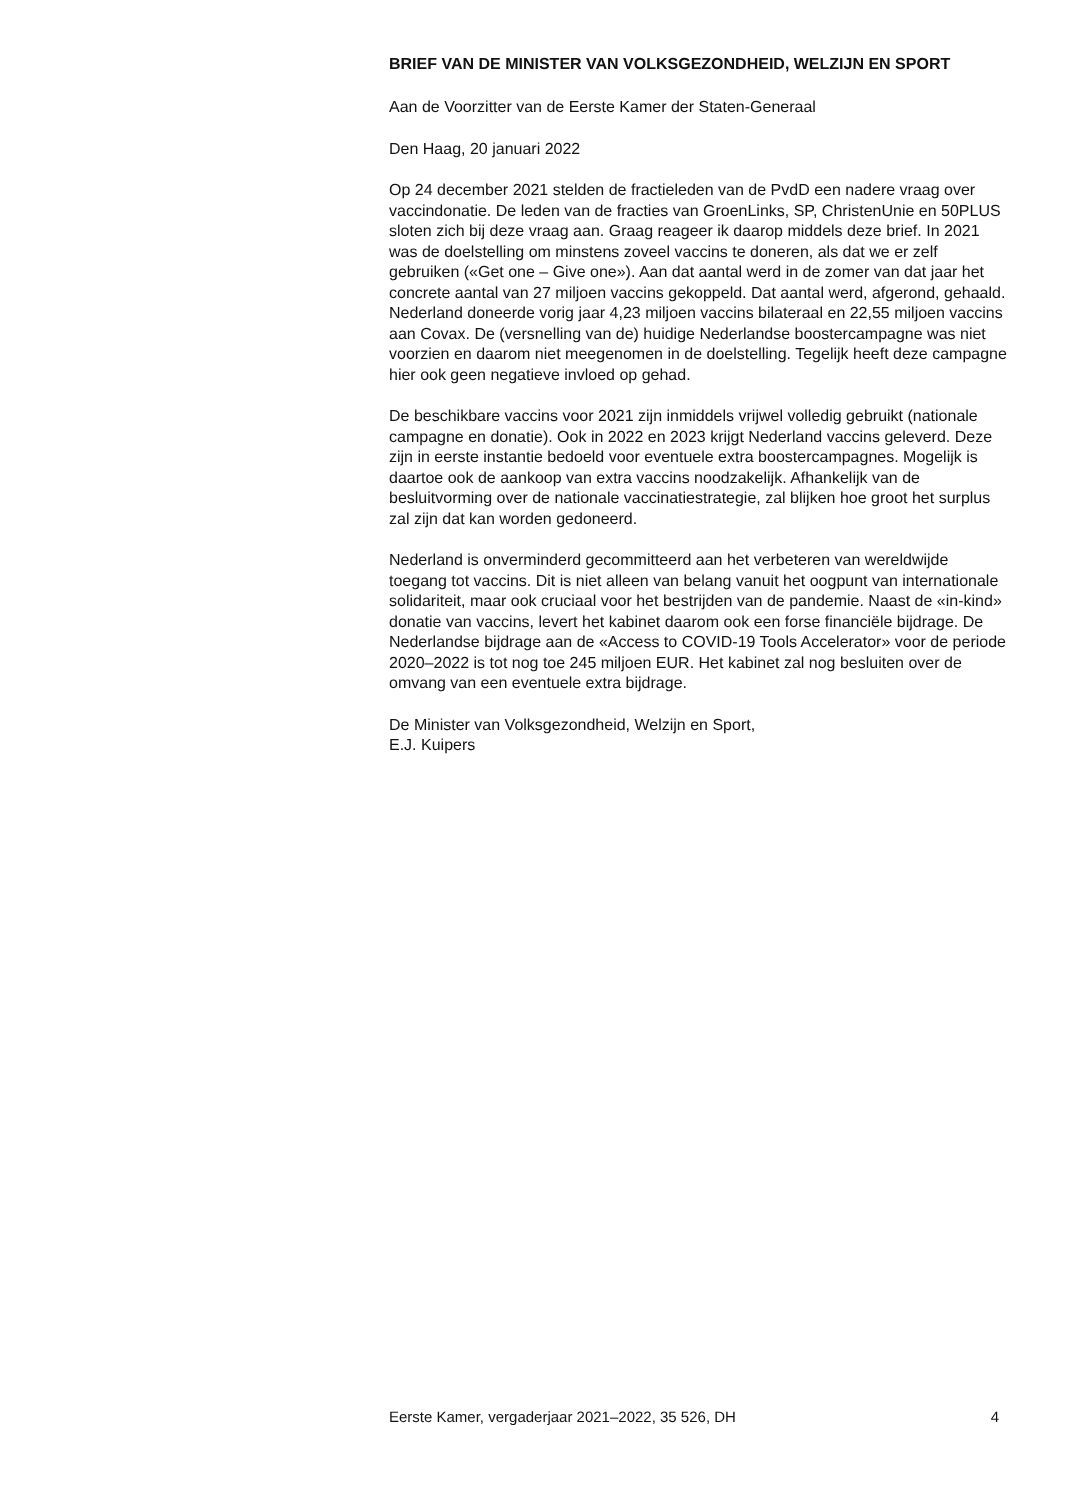BRIEF VAN DE MINISTER VAN VOLKSGEZONDHEID, WELZIJN EN SPORT
Aan de Voorzitter van de Eerste Kamer der Staten-Generaal
Den Haag, 20 januari 2022
Op 24 december 2021 stelden de fractieleden van de PvdD een nadere vraag over vaccindonatie. De leden van de fracties van GroenLinks, SP, ChristenUnie en 50PLUS sloten zich bij deze vraag aan. Graag reageer ik daarop middels deze brief. In 2021 was de doelstelling om minstens zoveel vaccins te doneren, als dat we er zelf gebruiken («Get one – Give one»). Aan dat aantal werd in de zomer van dat jaar het concrete aantal van 27 miljoen vaccins gekoppeld. Dat aantal werd, afgerond, gehaald. Nederland doneerde vorig jaar 4,23 miljoen vaccins bilateraal en 22,55 miljoen vaccins aan Covax. De (versnelling van de) huidige Nederlandse boostercampagne was niet voorzien en daarom niet meegenomen in de doelstelling. Tegelijk heeft deze campagne hier ook geen negatieve invloed op gehad.
De beschikbare vaccins voor 2021 zijn inmiddels vrijwel volledig gebruikt (nationale campagne en donatie). Ook in 2022 en 2023 krijgt Nederland vaccins geleverd. Deze zijn in eerste instantie bedoeld voor eventuele extra boostercampagnes. Mogelijk is daartoe ook de aankoop van extra vaccins noodzakelijk. Afhankelijk van de besluitvorming over de nationale vaccinatiestrategie, zal blijken hoe groot het surplus zal zijn dat kan worden gedoneerd.
Nederland is onverminderd gecommitteerd aan het verbeteren van wereldwijde toegang tot vaccins. Dit is niet alleen van belang vanuit het oogpunt van internationale solidariteit, maar ook cruciaal voor het bestrijden van de pandemie. Naast de «in-kind» donatie van vaccins, levert het kabinet daarom ook een forse financiële bijdrage. De Nederlandse bijdrage aan de «Access to COVID-19 Tools Accelerator» voor de periode 2020–2022 is tot nog toe 245 miljoen EUR. Het kabinet zal nog besluiten over de omvang van een eventuele extra bijdrage.
De Minister van Volksgezondheid, Welzijn en Sport,
E.J. Kuipers
Eerste Kamer, vergaderjaar 2021–2022, 35 526, DH 4